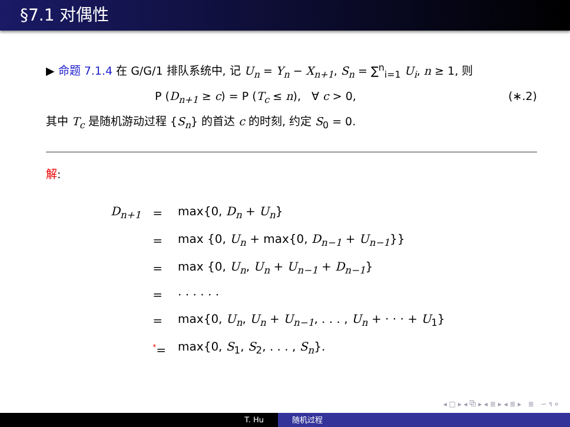§7.1 对偶性
▶ 命题 7.1.4 在 G/G/1 排队系统中, 记 U<sub>n</sub> = Y<sub>n</sub> − X<sub>n+1</sub>, S<sub>n</sub> = ∑<sup>n</sup><sub>i=1</sub> U<sub>i</sub>, n ≥ 1, 则
P (D<sub>n+1</sub> ≥ c) = P (T<sub>c</sub> ≤ n), ∀ c > 0, (∗.2)
其中 T<sub>c</sub> 是随机游动过程 {S<sub>n</sub>} 的首达 c 的时刻, 约定 S<sub>0</sub> = 0.
解:
| D<sub>n+1</sub> | = | max{0, D<sub>n</sub> + U<sub>n</sub> } |
| | = | max {0, U<sub>n</sub> + max{0, D<sub>n−1</sub> + U<sub>n−1</sub> }} |
| | = | max {0, U<sub>n</sub> , U<sub>n</sub> + U<sub>n−1</sub> + D<sub>n−1</sub> } |
| | = | · · · · · · |
| | = | max{0, U<sub>n</sub> , U<sub>n</sub> + U<sub>n−1</sub> , . . . , U<sub>n</sub> + · · · + U<sub>1</sub>} |
| | * = | max{0, S<sub>1</sub>, S<sub>2</sub>, . . . , S<sub>n</sub> }. |
◂ □ ▸ ◂ ⧉ ▸ ◂ ≣ ▸ ◂ ≣ ▸ ≣ ∽ ९ ०
T. Hu 随机过程